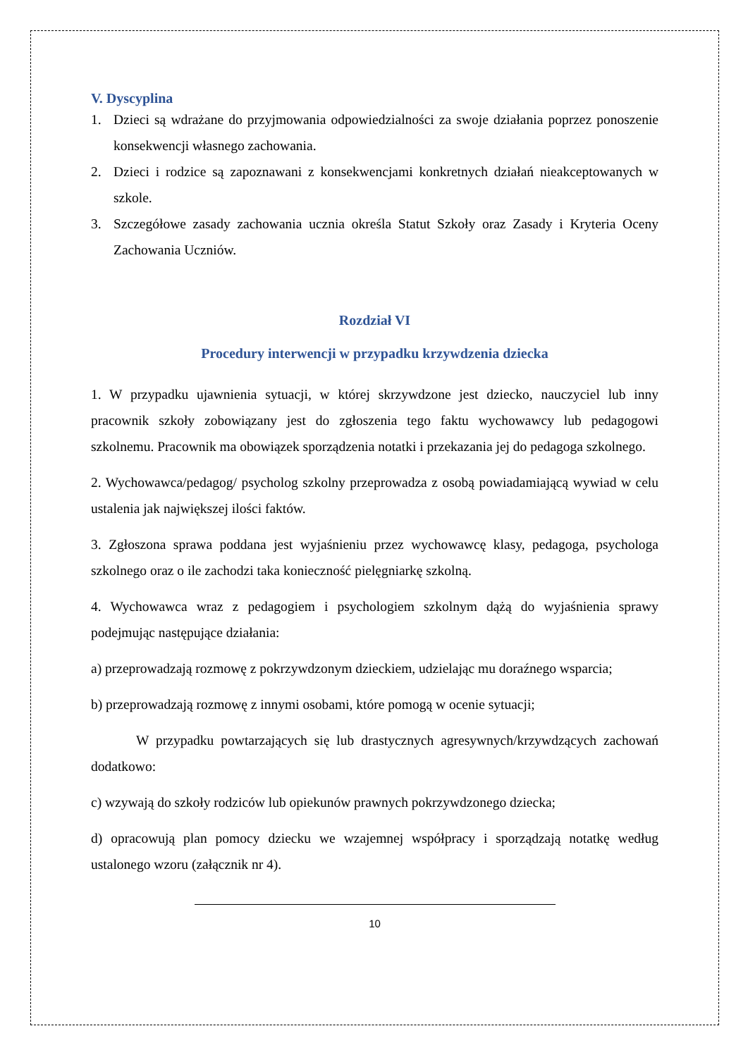V. Dyscyplina
1. Dzieci są wdrażane do przyjmowania odpowiedzialności za swoje działania poprzez ponoszenie konsekwencji własnego zachowania.
2. Dzieci i rodzice są zapoznawani z konsekwencjami konkretnych działań nieakceptowanych w szkole.
3. Szczegółowe zasady zachowania ucznia określa Statut Szkoły oraz Zasady i Kryteria Oceny Zachowania Uczniów.
Rozdział VI
Procedury interwencji w przypadku krzywdzenia dziecka
1. W przypadku ujawnienia sytuacji, w której skrzywdzone jest dziecko, nauczyciel lub inny pracownik szkoły zobowiązany jest do zgłoszenia tego faktu wychowawcy lub pedagogowi szkolnemu. Pracownik ma obowiązek sporządzenia notatki i przekazania jej do pedagoga szkolnego.
2. Wychowawca/pedagog/ psycholog szkolny przeprowadza z osobą powiadamiającą wywiad w celu ustalenia jak największej ilości faktów.
3. Zgłoszona sprawa poddana jest wyjaśnieniu przez wychowawcę klasy, pedagoga, psychologa szkolnego oraz o ile zachodzi taka konieczność pielęgniarkę szkolną.
4. Wychowawca wraz z pedagogiem i psychologiem szkolnym dążą do wyjaśnienia sprawy podejmując następujące działania:
a) przeprowadzają rozmowę z pokrzywdzonym dzieckiem, udzielając mu doraźnego wsparcia;
b) przeprowadzają rozmowę z innymi osobami, które pomogą w ocenie sytuacji;
W przypadku powtarzających się lub drastycznych agresywnych/krzywdzących zachowań dodatkowo:
c) wzywają do szkoły rodziców lub opiekunów prawnych pokrzywdzonego dziecka;
d) opracowują plan pomocy dziecku we wzajemnej współpracy i sporządzają notatkę według ustalonego wzoru (załącznik nr 4).
10